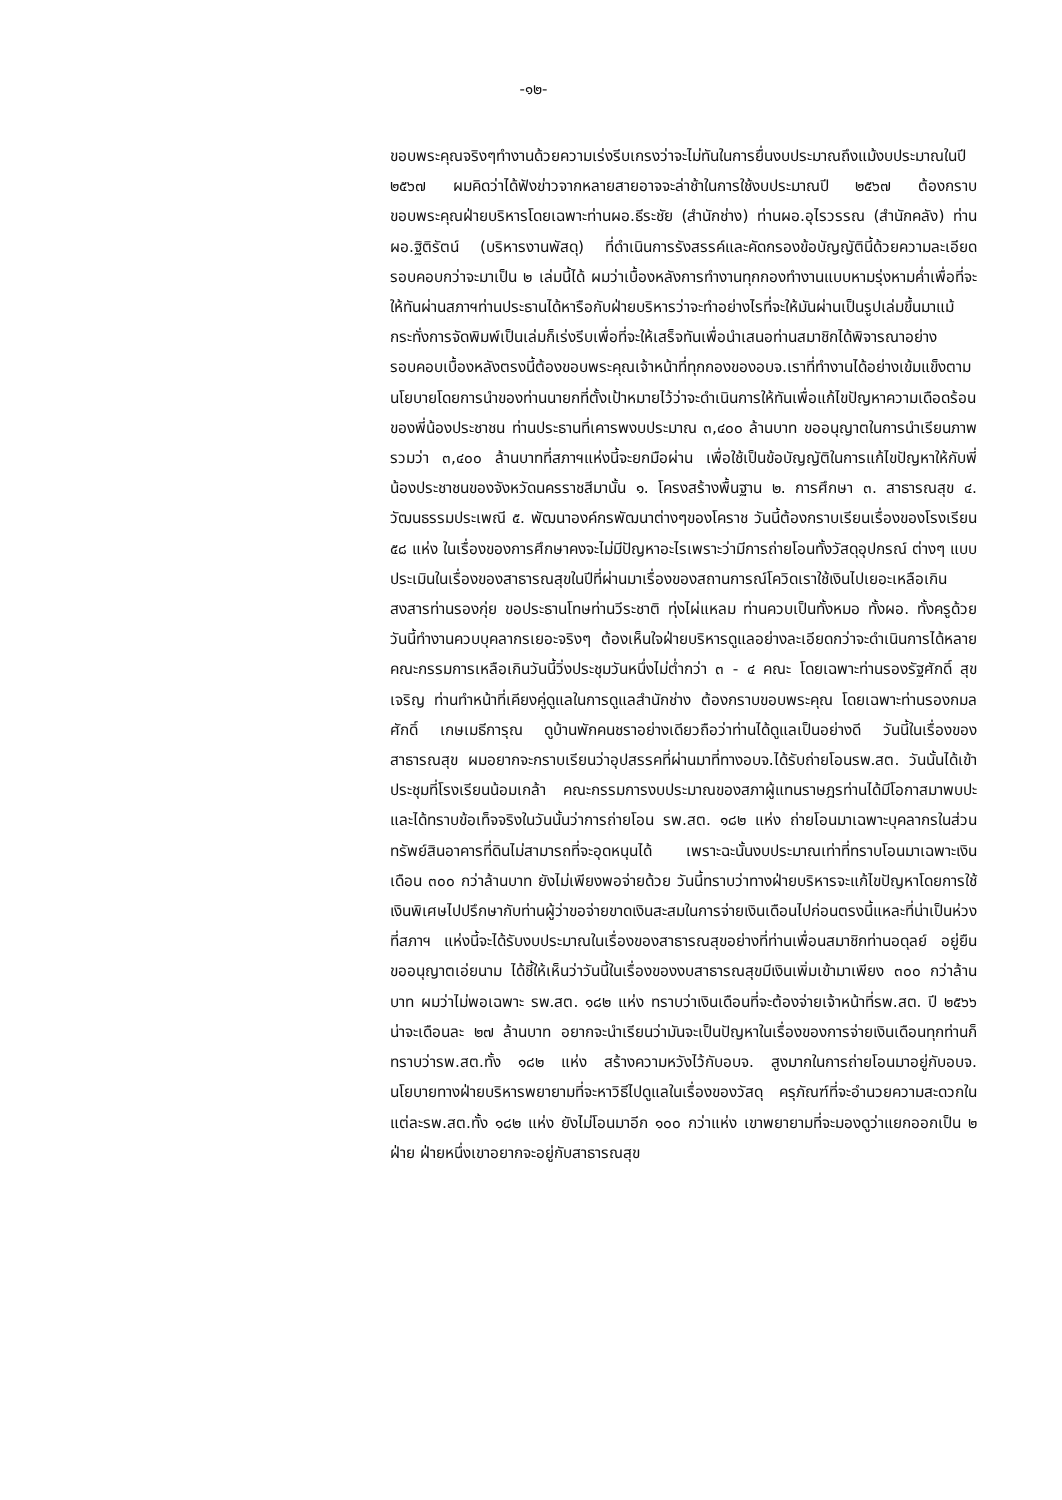-๑๒-
ขอบพระคุณจริงๆทำงานด้วยความเร่งรีบเกรงว่าจะไม่ทันในการยื่นงบประมาณถึงแม้งบประมาณในปี ๒๕๖๗ ผมคิดว่าได้ฟังข่าวจากหลายสายอาจจะล่าช้าในการใช้งบประมาณปี ๒๕๖๗ ต้องกราบขอบพระคุณฝ่ายบริหารโดยเฉพาะท่านผอ.ธีระชัย (สำนักช่าง) ท่านผอ.อุไรวรรณ (สำนักคลัง) ท่านผอ.ฐิติรัตน์ (บริหารงานพัสดุ) ที่ดำเนินการรังสรรค์และคัดกรองข้อบัญญัตินี้ด้วยความละเอียดรอบคอบกว่าจะมาเป็น ๒ เล่มนี้ได้ ผมว่าเบื้องหลังการทำงานทุกกองทำงานแบบหามรุ่งหามค่ำเพื่อที่จะให้ทันผ่านสภาฯท่านประธานได้หารือกับฝ่ายบริหารว่าจะทำอย่างไรที่จะให้มันผ่านเป็นรูปเล่มขึ้นมาแม้กระทั่งการจัดพิมพ์เป็นเล่มก็เร่งรีบเพื่อที่จะให้เสร็จทันเพื่อนำเสนอท่านสมาชิกได้พิจารณาอย่างรอบคอบเบื้องหลังตรงนี้ต้องขอบพระคุณเจ้าหน้าที่ทุกกองของอบจ.เราที่ทำงานได้อย่างเข้มแข็งตามนโยบายโดยการนำของท่านนายกที่ตั้งเป้าหมายไว้ว่าจะดำเนินการให้ทันเพื่อแก้ไขปัญหาความเดือดร้อนของพี่น้องประชาชน ท่านประธานที่เคารพงบประมาณ ๓,๔๐๐ ล้านบาท ขออนุญาตในการนำเรียนภาพรวมว่า ๓,๔๐๐ ล้านบาทที่สภาฯแห่งนี้จะยกมือผ่าน เพื่อใช้เป็นข้อบัญญัติในการแก้ไขปัญหาให้กับพี่น้องประชาชนของจังหวัดนครราชสีมานั้น ๑. โครงสร้างพื้นฐาน ๒. การศึกษา ๓. สาธารณสุข ๔. วัฒนธรรมประเพณี ๕. พัฒนาองค์กรพัฒนาต่างๆของโคราช วันนี้ต้องกราบเรียนเรื่องของโรงเรียน ๕๘ แห่ง ในเรื่องของการศึกษาคงจะไม่มีปัญหาอะไรเพราะว่ามีการถ่ายโอนทั้งวัสดุอุปกรณ์ ต่างๆ แบบประเมินในเรื่องของสาธารณสุขในปีที่ผ่านมาเรื่องของสถานการณ์โควิดเราใช้เงินไปเยอะเหลือเกิน สงสารท่านรองกุ่ย ขอประธานโทษท่านวีระชาติ ทุ่งไผ่แหลม ท่านควบเป็นทั้งหมอ ทั้งผอ. ทั้งครูด้วย วันนี้ทำงานควบบุคลากรเยอะจริงๆ ต้องเห็นใจฝ่ายบริหารดูแลอย่างละเอียดกว่าจะดำเนินการได้หลายคณะกรรมการเหลือเกินวันนี้วิ่งประชุมวันหนึ่งไม่ต่ำกว่า ๓ - ๔ คณะ โดยเฉพาะท่านรองรัฐศักดิ์ สุขเจริญ ท่านทำหน้าที่เคียงคู่ดูแลในการดูแลสำนักช่าง ต้องกราบขอบพระคุณ โดยเฉพาะท่านรองกมลศักดิ์ เกษเมธีการุณ ดูบ้านพักคนชราอย่างเดียวถือว่าท่านได้ดูแลเป็นอย่างดี วันนี้ในเรื่องของสาธารณสุข ผมอยากจะกราบเรียนว่าอุปสรรคที่ผ่านมาที่ทางอบจ.ได้รับถ่ายโอนรพ.สต. วันนั้นได้เข้าประชุมที่โรงเรียนน้อมเกล้า คณะกรรมการงบประมาณของสภาผู้แทนราษฎรท่านได้มีโอกาสมาพบปะและได้ทราบข้อเท็จจริงในวันนั้นว่าการถ่ายโอน รพ.สต. ๑๘๒ แห่ง ถ่ายโอนมาเฉพาะบุคลากรในส่วนทรัพย์สินอาคารที่ดินไม่สามารถที่จะอุดหนุนได้ เพราะฉะนั้นงบประมาณเท่าที่ทราบโอนมาเฉพาะเงินเดือน ๓๐๐ กว่าล้านบาท ยังไม่เพียงพอจ่ายด้วย วันนี้ทราบว่าทางฝ่ายบริหารจะแก้ไขปัญหาโดยการใช้เงินพิเศษไปปรึกษากับท่านผู้ว่าขอจ่ายขาดเงินสะสมในการจ่ายเงินเดือนไปก่อนตรงนี้แหละที่น่าเป็นห่วงที่สภาฯ แห่งนี้จะได้รับงบประมาณในเรื่องของสาธารณสุขอย่างที่ท่านเพื่อนสมาชิกท่านอดุลย์ อยู่ยืน ขออนุญาตเอ่ยนาม ได้ชี้ให้เห็นว่าวันนี้ในเรื่องของงบสาธารณสุขมีเงินเพิ่มเข้ามาเพียง ๓๐๐ กว่าล้านบาท ผมว่าไม่พอเฉพาะ รพ.สต. ๑๘๒ แห่ง ทราบว่าเงินเดือนที่จะต้องจ่ายเจ้าหน้าที่รพ.สต. ปี ๒๕๖๖ น่าจะเดือนละ ๒๗ ล้านบาท อยากจะนำเรียนว่ามันจะเป็นปัญหาในเรื่องของการจ่ายเงินเดือนทุกท่านก็ทราบว่ารพ.สต.ทั้ง ๑๘๒ แห่ง สร้างความหวังไว้กับอบจ. สูงมากในการถ่ายโอนมาอยู่กับอบจ. นโยบายทางฝ่ายบริหารพยายามที่จะหาวิธีไปดูแลในเรื่องของวัสดุ ครุภัณฑ์ที่จะอำนวยความสะดวกในแต่ละรพ.สต.ทั้ง ๑๘๒ แห่ง ยังไม่โอนมาอีก ๑๐๐ กว่าแห่ง เขาพยายามที่จะมองดูว่าแยกออกเป็น ๒ ฝ่าย ฝ่ายหนึ่งเขาอยากจะอยู่กับสาธารณสุข